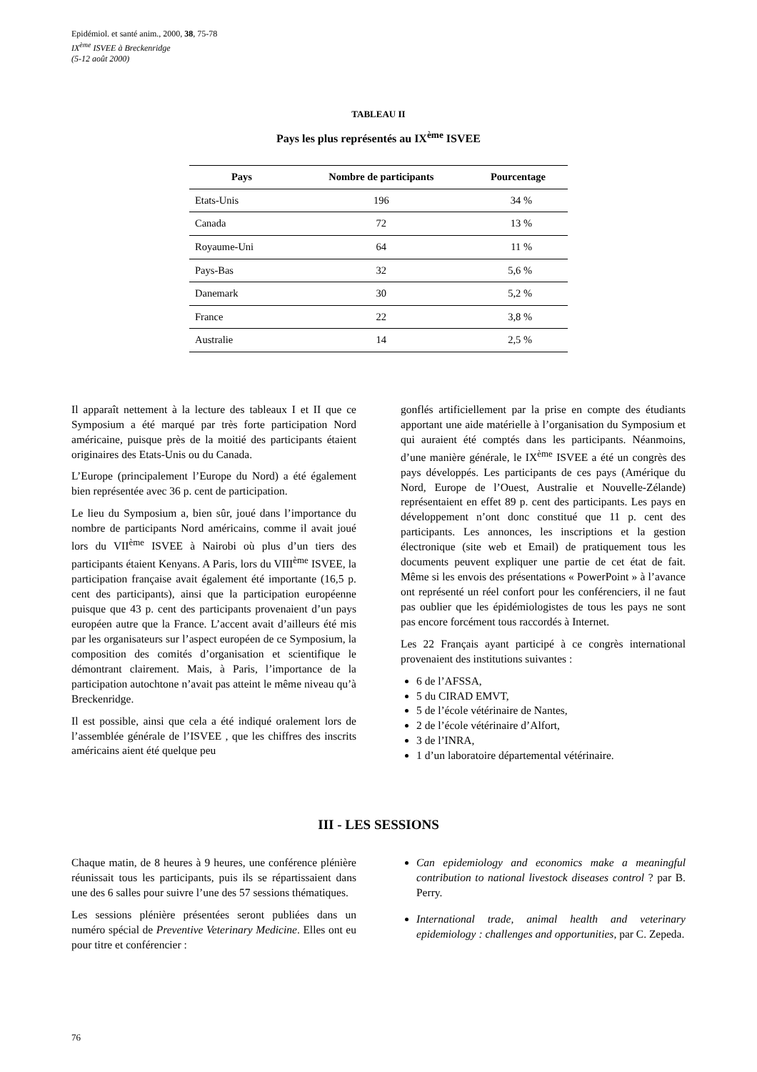Epidémiol. et santé anim., 2000, 38, 75-78
IX<sup>ème</sup> ISVEE à Breckenridge
(5-12 août 2000)
TABLEAU II
Pays les plus représentés au IX<sup>ème</sup> ISVEE
| Pays | Nombre de participants | Pourcentage |
| --- | --- | --- |
| Etats-Unis | 196 | 34 % |
| Canada | 72 | 13 % |
| Royaume-Uni | 64 | 11 % |
| Pays-Bas | 32 | 5,6 % |
| Danemark | 30 | 5,2 % |
| France | 22 | 3,8 % |
| Australie | 14 | 2,5 % |
Il apparaît nettement à la lecture des tableaux I et II que ce Symposium a été marqué par très forte participation Nord américaine, puisque près de la moitié des participants étaient originaires des Etats-Unis ou du Canada.
L’Europe (principalement l’Europe du Nord) a été également bien représentée avec 36 p. cent de participation.
Le lieu du Symposium a, bien sûr, joué dans l’importance du nombre de participants Nord américains, comme il avait joué lors du VII<sup>ème</sup> ISVEE à Nairobi où plus d’un tiers des participants étaient Kenyans. A Paris, lors du VIII<sup>ème</sup> ISVEE, la participation française avait également été importante (16,5 p. cent des participants), ainsi que la participation européenne puisque que 43 p. cent des participants provenaient d’un pays européen autre que la France. L’accent avait d’ailleurs été mis par les organisateurs sur l’aspect européen de ce Symposium, la composition des comités d’organisation et scientifique le démontrant clairement. Mais, à Paris, l’importance de la participation autochtone n’avait pas atteint le même niveau qu’à Breckenridge.
Il est possible, ainsi que cela a été indiqué oralement lors de l’assemblée générale de l’ISVEE , que les chiffres des inscrits américains aient été quelque peu
gonflés artificiellement par la prise en compte des étudiants apportant une aide matérielle à l’organisation du Symposium et qui auraient été comptés dans les participants. Néanmoins, d’une manière générale, le IX<sup>ème</sup> ISVEE a été un congrès des pays développés. Les participants de ces pays (Amérique du Nord, Europe de l’Ouest, Australie et Nouvelle-Zélande) représentaient en effet 89 p. cent des participants. Les pays en développement n’ont donc constitué que 11 p. cent des participants. Les annonces, les inscriptions et la gestion électronique (site web et Email) de pratiquement tous les documents peuvent expliquer une partie de cet état de fait. Même si les envois des présentations « PowerPoint » à l’avance ont représenté un réel confort pour les conférenciers, il ne faut pas oublier que les épidémiologistes de tous les pays ne sont pas encore forcément tous raccordés à Internet.
Les 22 Français ayant participé à ce congrès international provenaient des institutions suivantes :
6 de l’AFSSA,
5 du CIRAD EMVT,
5 de l’école vétérinaire de Nantes,
2 de l’école vétérinaire d’Alfort,
3 de l’INRA,
1 d’un laboratoire départemental vétérinaire.
III - LES SESSIONS
Chaque matin, de 8 heures à 9 heures, une conférence plénière réunissait tous les participants, puis ils se répartissaient dans une des 6 salles pour suivre l’une des 57 sessions thématiques.
Les sessions plénière présentées seront publiées dans un numéro spécial de Preventive Veterinary Medicine. Elles ont eu pour titre et conférencier :
Can epidemiology and economics make a meaningful contribution to national livestock diseases control ? par B. Perry.
International trade, animal health and veterinary epidemiology : challenges and opportunities, par C. Zepeda.
76